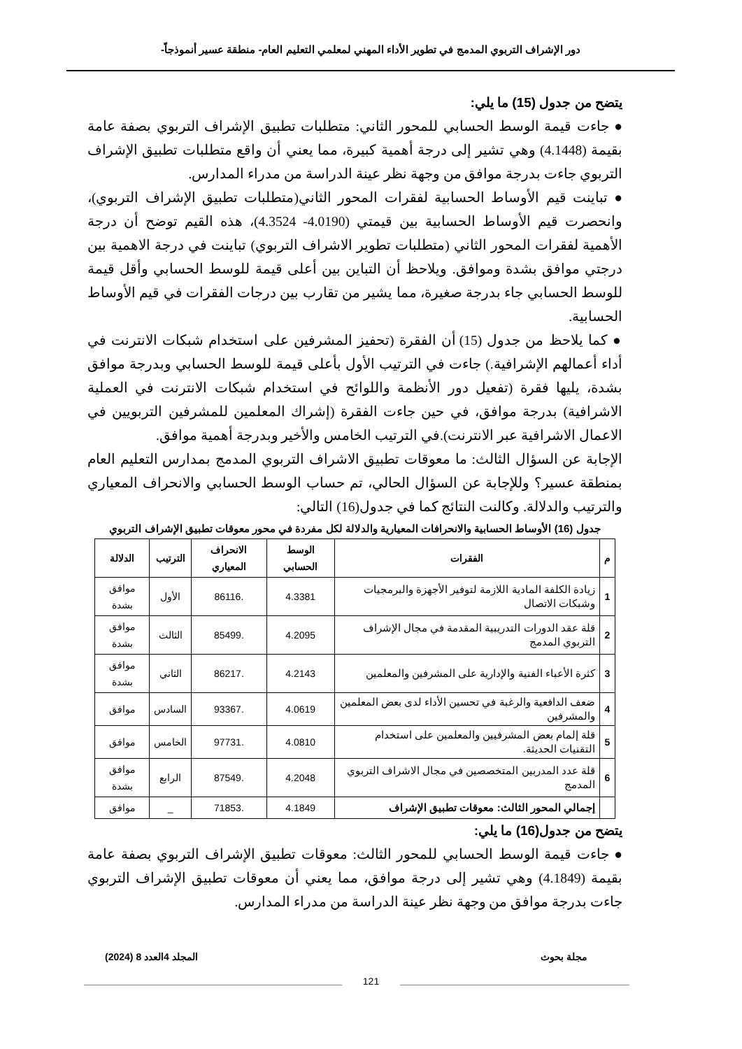دور الإشراف التربوي المدمج في تطوير الأداء المهني لمعلمي التعليم العام- منطقة عسير أنموذجاً-
يتضح من جدول (15) ما يلي:
● جاءت قيمة الوسط الحسابي للمحور الثاني: متطلبات تطبيق الإشراف التربوي بصفة عامة بقيمة (4.1448) وهي تشير إلى درجة أهمية كبيرة، مما يعني أن واقع متطلبات تطبيق الإشراف التربوي جاءت بدرجة موافق من وجهة نظر عينة الدراسة من مدراء المدارس.
● تباينت قيم الأوساط الحسابية لفقرات المحور الثاني(متطلبات تطبيق الإشراف التربوي)، وانحصرت قيم الأوساط الحسابية بين قيمتي (4.0190- 4.3524)، هذه القيم توضح أن درجة الأهمية لفقرات المحور الثاني (متطلبات تطوير الاشراف التربوي) تباينت في درجة الاهمية بين درجتي موافق بشدة وموافق. ويلاحظ أن التباين بين أعلى قيمة للوسط الحسابي وأقل قيمة للوسط الحسابي جاء بدرجة صغيرة، مما يشير من تقارب بين درجات الفقرات في قيم الأوساط الحسابية.
● كما يلاحظ من جدول (15) أن الفقرة (تحفيز المشرفين على استخدام شبكات الانترنت في أداء أعمالهم الإشرافية.) جاءت في الترتيب الأول بأعلى قيمة للوسط الحسابي وبدرجة موافق بشدة، يليها فقرة (تفعيل دور الأنظمة واللوائح في استخدام شبكات الانترنت في العملية الاشرافية) بدرجة موافق، في حين جاءت الفقرة (إشراك المعلمين للمشرفين التربويين في الاعمال الاشرافية عبر الانترنت).في الترتيب الخامس والأخير وبدرجة أهمية موافق.
الإجابة عن السؤال الثالث: ما معوقات تطبيق الاشراف التربوي المدمج بمدارس التعليم العام بمنطقة عسير؟ وللإجابة عن السؤال الحالي، تم حساب الوسط الحسابي والانحراف المعياري والترتيب والدلالة. وكالنت النتائج كما في جدول(16) التالي:
جدول (16) الأوساط الحسابية والانحرافات المعيارية والدلالة لكل مفردة في محور معوقات تطبيق الإشراف التربوي
| م | الفقرات | الوسط الحسابي | الانحراف المعياري | الترتيب | الدلالة |
| --- | --- | --- | --- | --- | --- |
| 1 | زيادة الكلفة المادية اللازمة لتوفير الأجهزة والبرمجيات وشبكات الاتصال | 4.3381 | .86116 | الأول | موافق بشدة |
| 2 | قلة عقد الدورات التدريبية المقدمة في مجال الإشراف التربوي المدمج | 4.2095 | .85499 | الثالث | موافق بشدة |
| 3 | كثرة الأعباء الفنية والإدارية على المشرفين والمعلمين | 4.2143 | .86217 | الثاني | موافق بشدة |
| 4 | ضعف الدافعية والرغبة في تحسين الأداء لدى بعض المعلمين والمشرفين | 4.0619 | .93367 | السادس | موافق |
| 5 | قلة إلمام بعض المشرفيين والمعلمين على استخدام التقنيات الحديثة. | 4.0810 | .97731 | الخامس | موافق |
| 6 | قلة عدد المدربين المتخصصين في مجال الاشراف التربوي المدمج | 4.2048 | .87549 | الرابع | موافق بشدة |
| | إجمالي المحور الثالث: معوقات تطبيق الإشراف | 4.1849 | .71853 | _ | موافق |
يتضح من جدول(16) ما يلي:
● جاءت قيمة الوسط الحسابي للمحور الثالث: معوقات تطبيق الإشراف التربوي بصفة عامة بقيمة (4.1849) وهي تشير إلى درجة موافق، مما يعني أن معوقات تطبيق الإشراف التربوي جاءت بدرجة موافق من وجهة نظر عينة الدراسة من مدراء المدارس.
مجلة بحوث المجلد 4العدد 8 (2024)
121